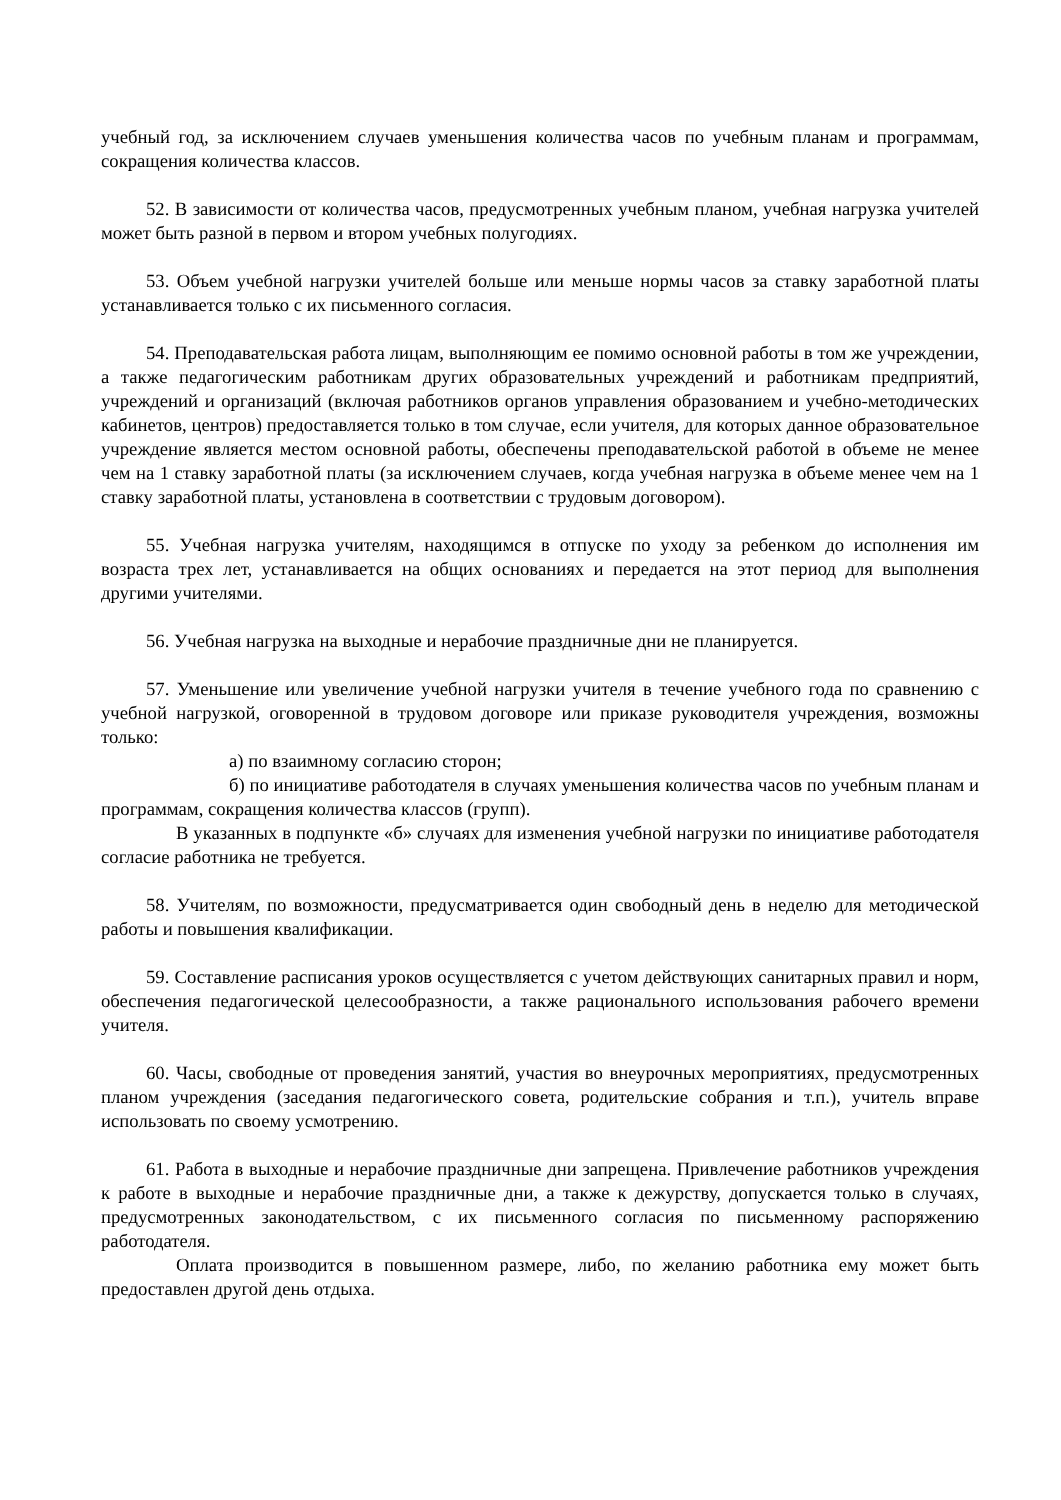учебный год, за исключением случаев уменьшения количества часов по учебным планам и программам, сокращения количества классов.
52. В зависимости от количества часов, предусмотренных учебным планом, учебная нагрузка учителей может быть разной в первом и втором учебных полугодиях.
53. Объем учебной нагрузки учителей больше или меньше нормы часов за ставку заработной платы устанавливается только с их письменного согласия.
54. Преподавательская работа лицам, выполняющим ее помимо основной работы в том же учреждении, а также педагогическим работникам других образовательных учреждений и работникам предприятий, учреждений и организаций (включая работников органов управления образованием и учебно-методических кабинетов, центров) предоставляется только в том случае, если учителя, для которых данное образовательное учреждение является местом основной работы, обеспечены преподавательской работой в объеме не менее чем на 1 ставку заработной платы (за исключением случаев, когда учебная нагрузка в объеме менее чем на 1 ставку заработной платы, установлена в соответствии с трудовым договором).
55. Учебная нагрузка учителям, находящимся в отпуске по уходу за ребенком до исполнения им возраста трех лет, устанавливается на общих основаниях и передается на этот период для выполнения другими учителями.
56. Учебная нагрузка на выходные и нерабочие праздничные дни не планируется.
57. Уменьшение или увеличение учебной нагрузки учителя в течение учебного года по сравнению с учебной нагрузкой, оговоренной в трудовом договоре или приказе руководителя учреждения, возможны только:
а) по взаимному согласию сторон;
б) по инициативе работодателя в случаях уменьшения количества часов по учебным планам и программам, сокращения количества классов (групп).
В указанных в подпункте «б» случаях для изменения учебной нагрузки по инициативе работодателя согласие работника не требуется.
58. Учителям, по возможности, предусматривается один свободный день в неделю для методической работы и повышения квалификации.
59. Составление расписания уроков осуществляется с учетом действующих санитарных правил и норм, обеспечения педагогической целесообразности, а также рационального использования рабочего времени учителя.
60. Часы, свободные от проведения занятий, участия во внеурочных мероприятиях, предусмотренных планом учреждения (заседания педагогического совета, родительские собрания и т.п.), учитель вправе использовать по своему усмотрению.
61. Работа в выходные и нерабочие праздничные дни запрещена. Привлечение работников учреждения к работе в выходные и нерабочие праздничные дни, а также к дежурству, допускается только в случаях, предусмотренных законодательством, с их письменного согласия по письменному распоряжению работодателя.
Оплата производится в повышенном размере, либо, по желанию работника ему может быть предоставлен другой день отдыха.